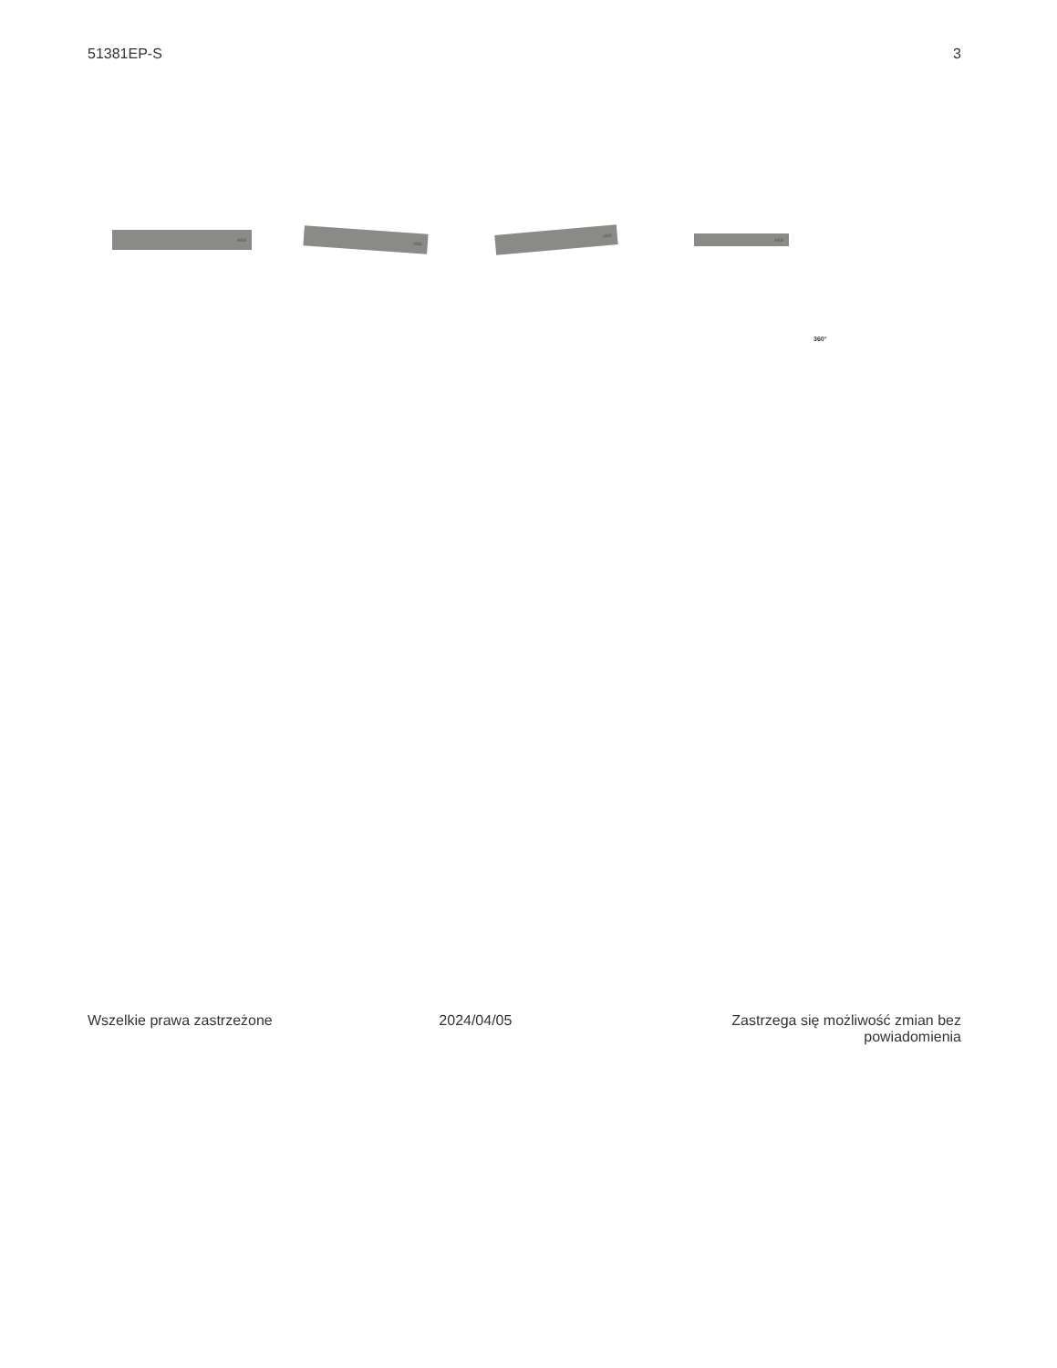51381EP-S 3
ABB
ABB
ABB
ABB
360°
Wszelkie prawa zastrzeżone 2024/04/05 Zastrzega się możliwość zmian bez powiadomienia